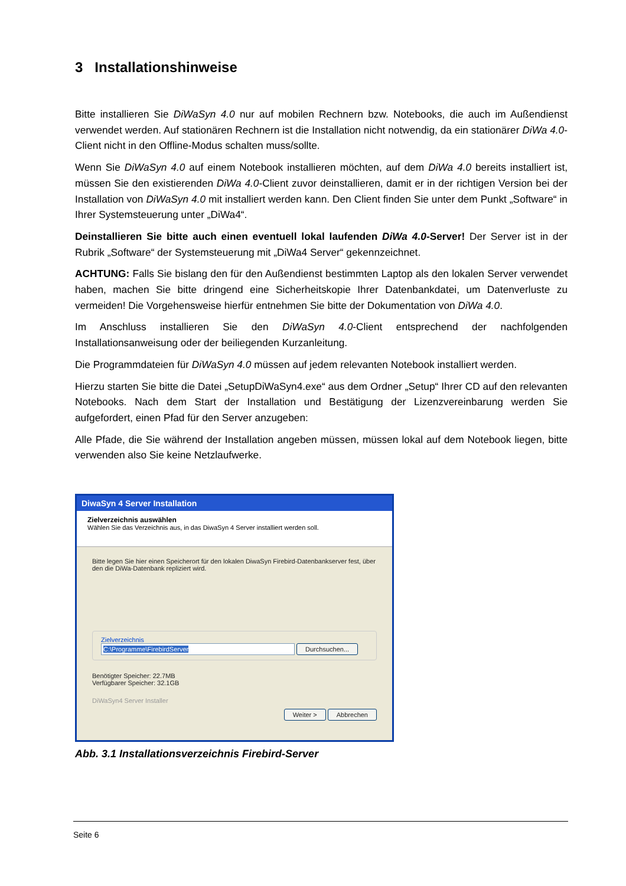3 Installationshinweise
Bitte installieren Sie DiWaSyn 4.0 nur auf mobilen Rechnern bzw. Notebooks, die auch im Außendienst verwendet werden. Auf stationären Rechnern ist die Installation nicht notwendig, da ein stationärer DiWa 4.0-Client nicht in den Offline-Modus schalten muss/sollte.
Wenn Sie DiWaSyn 4.0 auf einem Notebook installieren möchten, auf dem DiWa 4.0 bereits installiert ist, müssen Sie den existierenden DiWa 4.0-Client zuvor deinstallieren, damit er in der richtigen Version bei der Installation von DiWaSyn 4.0 mit installiert werden kann. Den Client finden Sie unter dem Punkt „Software“ in Ihrer Systemsteuerung unter „DiWa4“.
Deinstallieren Sie bitte auch einen eventuell lokal laufenden DiWa 4.0-Server! Der Server ist in der Rubrik „Software“ der Systemsteuerung mit „DiWa4 Server“ gekennzeichnet.
ACHTUNG: Falls Sie bislang den für den Außendienst bestimmten Laptop als den lokalen Server verwendet haben, machen Sie bitte dringend eine Sicherheitskopie Ihrer Datenbankdatei, um Datenverluste zu vermeiden! Die Vorgehensweise hierfür entnehmen Sie bitte der Dokumentation von DiWa 4.0.
Im Anschluss installieren Sie den DiWaSyn 4.0-Client entsprechend der nachfolgenden Installationsanweisung oder der beiliegenden Kurzanleitung.
Die Programmdateien für DiWaSyn 4.0 müssen auf jedem relevanten Notebook installiert werden.
Hierzu starten Sie bitte die Datei „SetupDiWaSyn4.exe“ aus dem Ordner „Setup“ Ihrer CD auf den relevanten Notebooks. Nach dem Start der Installation und Bestätigung der Lizenzvereinbarung werden Sie aufgefordert, einen Pfad für den Server anzugeben:
Alle Pfade, die Sie während der Installation angeben müssen, müssen lokal auf dem Notebook liegen, bitte verwenden also Sie keine Netzlaufwerke.
DiwaSyn 4 Server Installation
Zielverzeichnis auswählen
Wählen Sie das Verzeichnis aus, in das DiwaSyn 4 Server installiert werden soll.
Bitte legen Sie hier einen Speicherort für den lokalen DiwaSyn Firebird-Datenbankserver fest, über den die DiWa-Datenbank repliziert wird.
Zielverzeichnis
C:\Programme\FirebirdServer Durchsuchen...
Benötigter Speicher: 22.7MB
Verfügbarer Speicher: 32.1GB
DiWaSyn4 Server Installer
Weiter > Abbrechen
Abb. 3.1 Installationsverzeichnis Firebird-Server
Seite 6